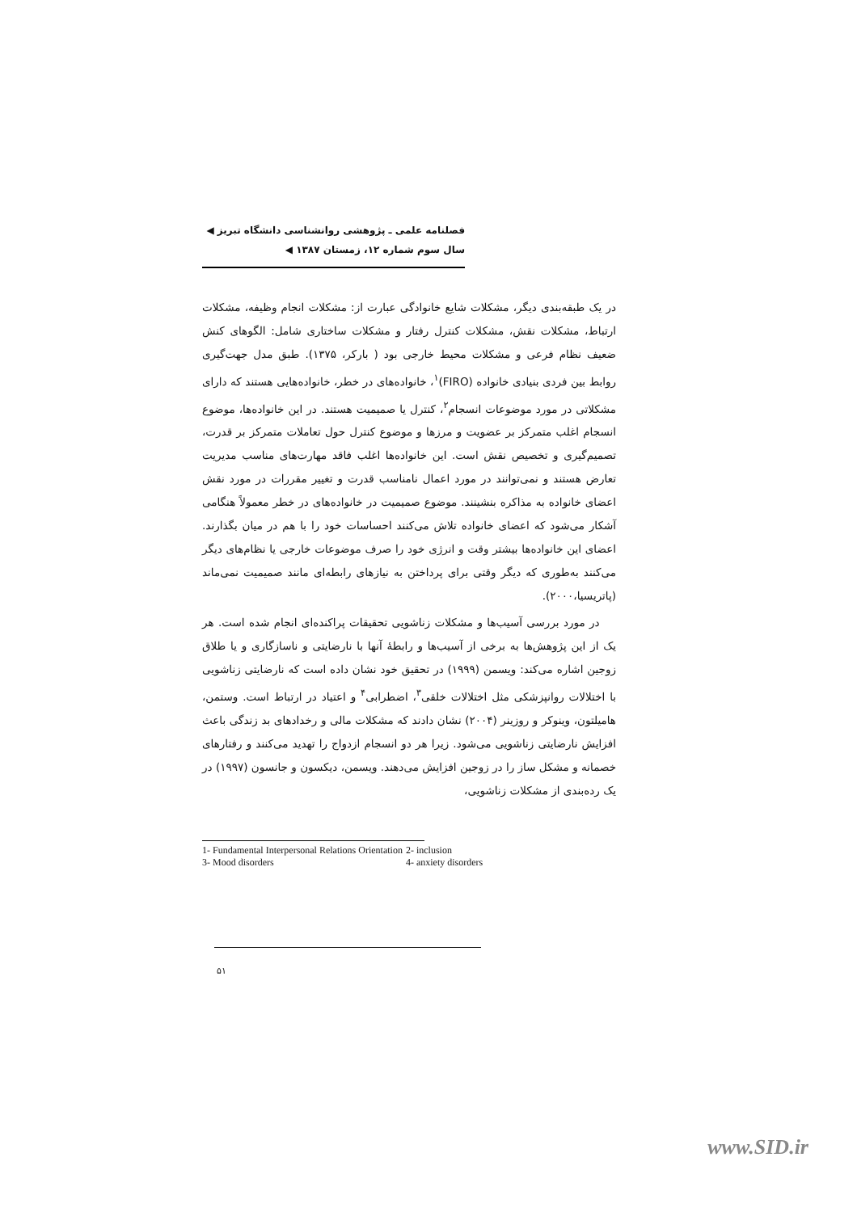فصلنامه علمی ـ پژوهشی روانشناسی دانشگاه تبریز ◀
سال سوم شماره ۱۲، زمستان ۱۳۸۷ ◀
در یک طبقه‌بندی دیگر، مشکلات شایع خانوادگی عبارت از: مشکلات انجام وظیفه، مشکلات ارتباط، مشکلات نقش، مشکلات کنترل رفتار و مشکلات ساختاری شامل: الگوهای کنش ضعیف نظام فرعی و مشکلات محیط خارجی بود ( بارکر، ۱۳۷۵). طبق مدل جهت‌گیری روابط بین فردی بنیادی خانواده (FIRO)<sup>۱</sup>، خانواده‌های در خطر، خانواده‌هایی هستند که دارای مشکلاتی در مورد موضوعات انسجام<sup>۲</sup>، کنترل یا صمیمیت هستند. در این خانواده‌ها، موضوع انسجام اغلب متمرکز بر عضویت و مرزها و موضوع کنترل حول تعاملات متمرکز بر قدرت، تصمیم‌گیری و تخصیص نقش است. این خانواده‌ها اغلب فاقد مهارت‌های مناسب مدیریت تعارض هستند و نمی‌توانند در مورد اعمال نامناسب قدرت و تغییر مقررات در مورد نقش اعضای خانواده به مذاکره بنشینند. موضوع صمیمیت در خانواده‌های در خطر معمولاً هنگامی آشکار می‌شود که اعضای خانواده تلاش می‌کنند احساسات خود را با هم در میان بگذارند. اعضای این خانواده‌ها بیشتر وقت و انرژی خود را صرف موضوعات خارجی یا نظام‌های دیگر می‌کنند به‌طوری که دیگر وقتی برای پرداختن به نیازهای رابطه‌ای مانند صمیمیت نمی‌ماند (پاتریسیا،۲۰۰۰).
در مورد بررسی آسیب‌ها و مشکلات زناشویی تحقیقات پراکنده‌ای انجام شده است. هر یک از این پژوهش‌ها به برخی از آسیب‌ها و رابطهٔ آنها با نارضایتی و ناسازگاری و یا طلاق زوجین اشاره می‌کند: ویسمن (۱۹۹۹) در تحقیق خود نشان داده است که نارضایتی زناشویی با اختلالات روانپزشکی مثل اختلالات خلقی<sup>۳</sup>، اضطرابی<sup>۴</sup> و اعتیاد در ارتباط است. وستمن، هامیلتون، وینوکر و روزینر (۲۰۰۴) نشان دادند که مشکلات مالی و رخدادهای بد زندگی باعث افزایش نارضایتی زناشویی می‌شود. زیرا هر دو انسجام ازدواج را تهدید می‌کنند و رفتارهای خصمانه و مشکل ساز را در زوجین افزایش می‌دهند. ویسمن، دیکسون و جانسون (۱۹۹۷) در یک رده‌بندی از مشکلات زناشویی،
| 1- Fundamental Interpersonal Relations Orientation | 2- inclusion |
| 3- Mood disorders | 4- anxiety disorders |
۵۱
www.SID.ir